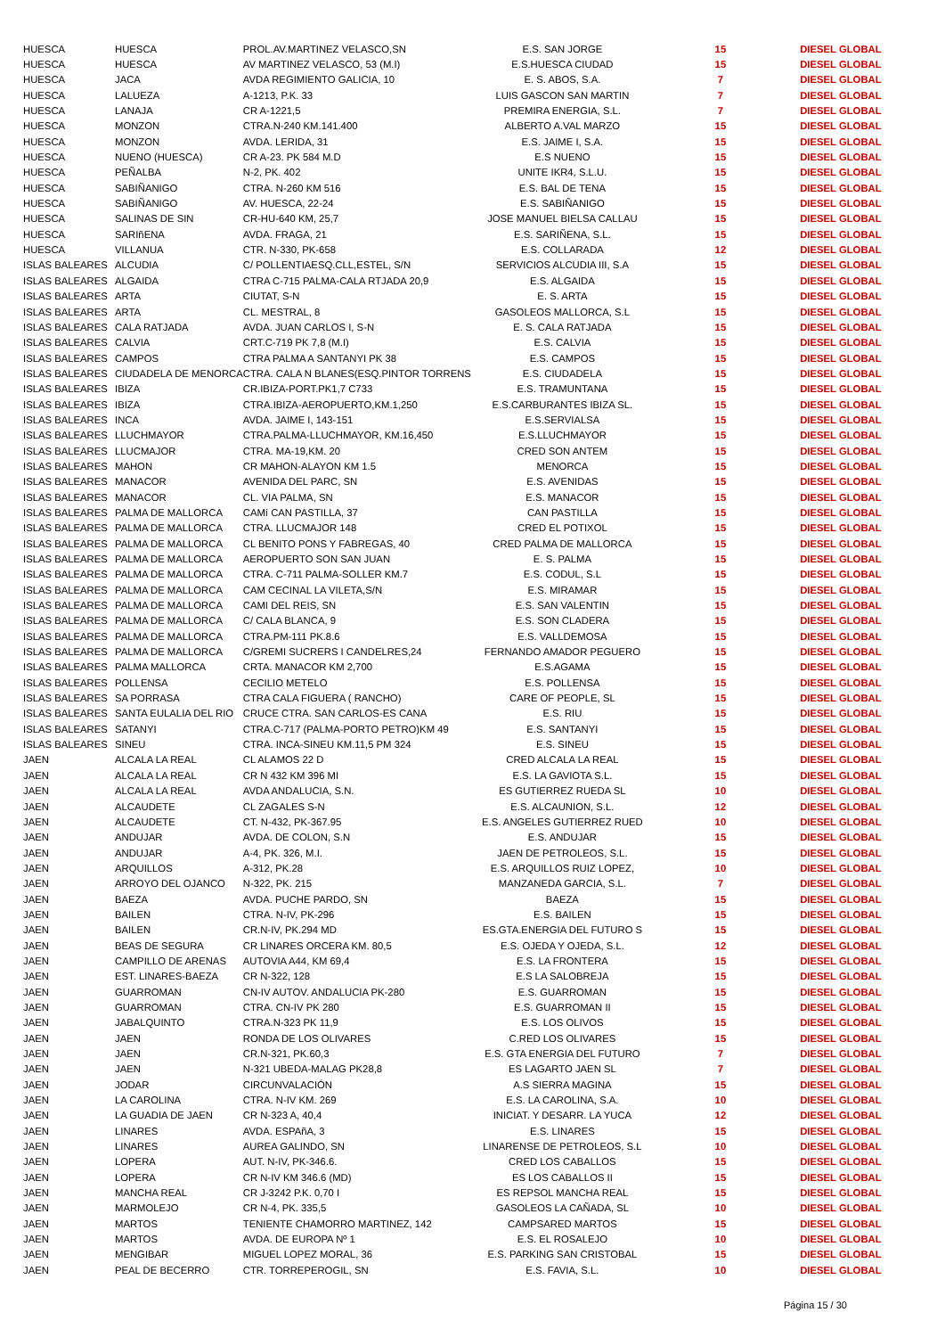| HUESCA | HUESCA | PROL.AV.MARTINEZ VELASCO,SN | E.S. SAN JORGE | 15 | DIESEL GLOBAL |
| HUESCA | HUESCA | AV MARTINEZ VELASCO, 53 (M.I) | E.S.HUESCA CIUDAD | 15 | DIESEL GLOBAL |
| HUESCA | JACA | AVDA REGIMIENTO GALICIA, 10 | E. S. ABOS, S.A. | 7 | DIESEL GLOBAL |
| HUESCA | LALUEZA | A-1213, P.K. 33 | LUIS GASCON SAN MARTIN | 7 | DIESEL GLOBAL |
| HUESCA | LANAJA | CR A-1221,5 | PREMIRA ENERGIA, S.L. | 7 | DIESEL GLOBAL |
| HUESCA | MONZON | CTRA.N-240 KM.141.400 | ALBERTO A.VAL MARZO | 15 | DIESEL GLOBAL |
| HUESCA | MONZON | AVDA. LERIDA, 31 | E.S. JAIME I, S.A. | 15 | DIESEL GLOBAL |
| HUESCA | NUENO (HUESCA) | CR A-23. PK 584 M.D | E.S NUENO | 15 | DIESEL GLOBAL |
| HUESCA | PEÑALBA | N-2, PK. 402 | UNITE IKR4, S.L.U. | 15 | DIESEL GLOBAL |
| HUESCA | SABIÑANIGO | CTRA. N-260 KM 516 | E.S. BAL DE TENA | 15 | DIESEL GLOBAL |
| HUESCA | SABIÑANIGO | AV. HUESCA, 22-24 | E.S. SABIÑANIGO | 15 | DIESEL GLOBAL |
| HUESCA | SALINAS DE SIN | CR-HU-640 KM, 25,7 | JOSE MANUEL BIELSA CALLAU | 15 | DIESEL GLOBAL |
| HUESCA | SARIñENA | AVDA. FRAGA, 21 | E.S. SARIÑENA, S.L. | 15 | DIESEL GLOBAL |
| HUESCA | VILLANUA | CTR. N-330, PK-658 | E.S. COLLARADA | 12 | DIESEL GLOBAL |
| ISLAS BALEARES | ALCUDIA | C/ POLLENTIAESQ.CLL,ESTEL, S/N | SERVICIOS ALCUDIA III, S.A | 15 | DIESEL GLOBAL |
| ISLAS BALEARES | ALGAIDA | CTRA C-715 PALMA-CALA RTJADA 20,9 | E.S. ALGAIDA | 15 | DIESEL GLOBAL |
| ISLAS BALEARES | ARTA | CIUTAT, S-N | E. S. ARTA | 15 | DIESEL GLOBAL |
| ISLAS BALEARES | ARTA | CL. MESTRAL, 8 | GASOLEOS MALLORCA, S.L | 15 | DIESEL GLOBAL |
| ISLAS BALEARES | CALA RATJADA | AVDA. JUAN CARLOS I, S-N | E. S. CALA RATJADA | 15 | DIESEL GLOBAL |
| ISLAS BALEARES | CALVIA | CRT.C-719 PK 7,8 (M.I) | E.S. CALVIA | 15 | DIESEL GLOBAL |
| ISLAS BALEARES | CAMPOS | CTRA PALMA A SANTANYI PK 38 | E.S. CAMPOS | 15 | DIESEL GLOBAL |
| ISLAS BALEARES | CIUDADELA DE MENORCA | CTRA. CALA N BLANES(ESQ.PINTOR TORRENS | E.S. CIUDADELA | 15 | DIESEL GLOBAL |
| ISLAS BALEARES | IBIZA | CR.IBIZA-PORT.PK1,7 C733 | E.S. TRAMUNTANA | 15 | DIESEL GLOBAL |
| ISLAS BALEARES | IBIZA | CTRA.IBIZA-AEROPUERTO,KM.1,250 | E.S.CARBURANTES IBIZA SL. | 15 | DIESEL GLOBAL |
| ISLAS BALEARES | INCA | AVDA. JAIME I, 143-151 | E.S.SERVIALSA | 15 | DIESEL GLOBAL |
| ISLAS BALEARES | LLUCHMAYOR | CTRA.PALMA-LLUCHMAYOR, KM.16,450 | E.S.LLUCHMAYOR | 15 | DIESEL GLOBAL |
| ISLAS BALEARES | LLUCMAJOR | CTRA. MA-19,KM. 20 | CRED SON ANTEM | 15 | DIESEL GLOBAL |
| ISLAS BALEARES | MAHON | CR MAHON-ALAYON KM 1.5 | MENORCA | 15 | DIESEL GLOBAL |
| ISLAS BALEARES | MANACOR | AVENIDA DEL PARC, SN | E.S. AVENIDAS | 15 | DIESEL GLOBAL |
| ISLAS BALEARES | MANACOR | CL. VIA PALMA, SN | E.S. MANACOR | 15 | DIESEL GLOBAL |
| ISLAS BALEARES | PALMA DE MALLORCA | CAMí CAN PASTILLA, 37 | CAN PASTILLA | 15 | DIESEL GLOBAL |
| ISLAS BALEARES | PALMA DE MALLORCA | CTRA. LLUCMAJOR 148 | CRED EL POTIXOL | 15 | DIESEL GLOBAL |
| ISLAS BALEARES | PALMA DE MALLORCA | CL BENITO PONS Y FABREGAS, 40 | CRED PALMA DE MALLORCA | 15 | DIESEL GLOBAL |
| ISLAS BALEARES | PALMA DE MALLORCA | AEROPUERTO SON SAN JUAN | E. S. PALMA | 15 | DIESEL GLOBAL |
| ISLAS BALEARES | PALMA DE MALLORCA | CTRA. C-711 PALMA-SOLLER KM.7 | E.S. CODUL, S.L | 15 | DIESEL GLOBAL |
| ISLAS BALEARES | PALMA DE MALLORCA | CAM CECINAL LA VILETA,S/N | E.S. MIRAMAR | 15 | DIESEL GLOBAL |
| ISLAS BALEARES | PALMA DE MALLORCA | CAMI DEL REIS, SN | E.S. SAN VALENTIN | 15 | DIESEL GLOBAL |
| ISLAS BALEARES | PALMA DE MALLORCA | C/ CALA BLANCA, 9 | E.S. SON CLADERA | 15 | DIESEL GLOBAL |
| ISLAS BALEARES | PALMA DE MALLORCA | CTRA.PM-111 PK.8.6 | E.S. VALLDEMOSA | 15 | DIESEL GLOBAL |
| ISLAS BALEARES | PALMA DE MALLORCA | C/GREMI SUCRERS I CANDELRES,24 | FERNANDO AMADOR PEGUERO | 15 | DIESEL GLOBAL |
| ISLAS BALEARES | PALMA MALLORCA | CRTA. MANACOR KM 2,700 | E.S.AGAMA | 15 | DIESEL GLOBAL |
| ISLAS BALEARES | POLLENSA | CECILIO METELO | E.S. POLLENSA | 15 | DIESEL GLOBAL |
| ISLAS BALEARES | SA PORRASA | CTRA CALA FIGUERA ( RANCHO) | CARE OF PEOPLE, SL | 15 | DIESEL GLOBAL |
| ISLAS BALEARES | SANTA EULALIA DEL RIO | CRUCE CTRA. SAN CARLOS-ES CANA | E.S. RIU | 15 | DIESEL GLOBAL |
| ISLAS BALEARES | SATANYI | CTRA.C-717 (PALMA-PORTO PETRO)KM 49 | E.S. SANTANYI | 15 | DIESEL GLOBAL |
| ISLAS BALEARES | SINEU | CTRA. INCA-SINEU KM.11,5 PM 324 | E.S. SINEU | 15 | DIESEL GLOBAL |
| JAEN | ALCALA LA REAL | CL ALAMOS 22 D | CRED ALCALA LA REAL | 15 | DIESEL GLOBAL |
| JAEN | ALCALA LA REAL | CR N 432 KM 396 MI | E.S. LA GAVIOTA S.L. | 15 | DIESEL GLOBAL |
| JAEN | ALCALA LA REAL | AVDA ANDALUCIA, S.N. | ES GUTIERREZ RUEDA SL | 10 | DIESEL GLOBAL |
| JAEN | ALCAUDETE | CL ZAGALES S-N | E.S. ALCAUNION, S.L. | 12 | DIESEL GLOBAL |
| JAEN | ALCAUDETE | CT. N-432, PK-367.95 | E.S. ANGELES GUTIERREZ RUED | 10 | DIESEL GLOBAL |
| JAEN | ANDUJAR | AVDA. DE COLON, S.N | E.S. ANDUJAR | 15 | DIESEL GLOBAL |
| JAEN | ANDUJAR | A-4, PK. 326, M.I. | JAEN DE PETROLEOS, S.L. | 15 | DIESEL GLOBAL |
| JAEN | ARQUILLOS | A-312, PK.28 | E.S. ARQUILLOS RUIZ LOPEZ, | 10 | DIESEL GLOBAL |
| JAEN | ARROYO DEL OJANCO | N-322, PK. 215 | MANZANEDA GARCIA, S.L. | 7 | DIESEL GLOBAL |
| JAEN | BAEZA | AVDA. PUCHE PARDO, SN | BAEZA | 15 | DIESEL GLOBAL |
| JAEN | BAILEN | CTRA. N-IV, PK-296 | E.S. BAILEN | 15 | DIESEL GLOBAL |
| JAEN | BAILEN | CR.N-IV, PK.294 MD | ES.GTA.ENERGIA DEL FUTURO S | 15 | DIESEL GLOBAL |
| JAEN | BEAS DE SEGURA | CR LINARES ORCERA KM. 80,5 | E.S. OJEDA Y OJEDA, S.L. | 12 | DIESEL GLOBAL |
| JAEN | CAMPILLO DE ARENAS | AUTOVIA A44, KM 69,4 | E.S. LA FRONTERA | 15 | DIESEL GLOBAL |
| JAEN | EST. LINARES-BAEZA | CR N-322, 128 | E.S LA SALOBREJA | 15 | DIESEL GLOBAL |
| JAEN | GUARROMAN | CN-IV AUTOV. ANDALUCIA PK-280 | E.S. GUARROMAN | 15 | DIESEL GLOBAL |
| JAEN | GUARROMAN | CTRA. CN-IV PK 280 | E.S. GUARROMAN II | 15 | DIESEL GLOBAL |
| JAEN | JABALQUINTO | CTRA.N-323 PK 11,9 | E.S. LOS OLIVOS | 15 | DIESEL GLOBAL |
| JAEN | JAEN | RONDA DE LOS OLIVARES | C.RED LOS OLIVARES | 15 | DIESEL GLOBAL |
| JAEN | JAEN | CR.N-321, PK.60,3 | E.S. GTA ENERGIA DEL FUTURO | 7 | DIESEL GLOBAL |
| JAEN | JAEN | N-321 UBEDA-MALAG PK28,8 | ES LAGARTO JAEN SL | 7 | DIESEL GLOBAL |
| JAEN | JODAR | CIRCUNVALACIÓN | A.S SIERRA MAGINA | 15 | DIESEL GLOBAL |
| JAEN | LA CAROLINA | CTRA. N-IV KM. 269 | E.S. LA CAROLINA, S.A. | 10 | DIESEL GLOBAL |
| JAEN | LA GUADIA DE JAEN | CR N-323 A, 40,4 | INICIAT. Y DESARR. LA YUCA | 12 | DIESEL GLOBAL |
| JAEN | LINARES | AVDA. ESPAñA, 3 | E.S. LINARES | 15 | DIESEL GLOBAL |
| JAEN | LINARES | AUREA GALINDO, SN | LINARENSE DE PETROLEOS, S.L | 10 | DIESEL GLOBAL |
| JAEN | LOPERA | AUT. N-IV, PK-346.6. | CRED LOS CABALLOS | 15 | DIESEL GLOBAL |
| JAEN | LOPERA | CR N-IV KM 346.6 (MD) | ES LOS CABALLOS II | 15 | DIESEL GLOBAL |
| JAEN | MANCHA REAL | CR J-3242 P.K. 0,70 I | ES REPSOL MANCHA REAL | 15 | DIESEL GLOBAL |
| JAEN | MARMOLEJO | CR N-4, PK. 335,5 | GASOLEOS LA CAÑADA, SL | 10 | DIESEL GLOBAL |
| JAEN | MARTOS | TENIENTE CHAMORRO MARTINEZ, 142 | CAMPSARED MARTOS | 15 | DIESEL GLOBAL |
| JAEN | MARTOS | AVDA. DE EUROPA Nº 1 | E.S. EL ROSALEJO | 10 | DIESEL GLOBAL |
| JAEN | MENGIBAR | MIGUEL LOPEZ MORAL, 36 | E.S. PARKING SAN CRISTOBAL | 15 | DIESEL GLOBAL |
| JAEN | PEAL DE BECERRO | CTR. TORREPEROGIL, SN | E.S. FAVIA, S.L. | 10 | DIESEL GLOBAL |
Página 15 / 30